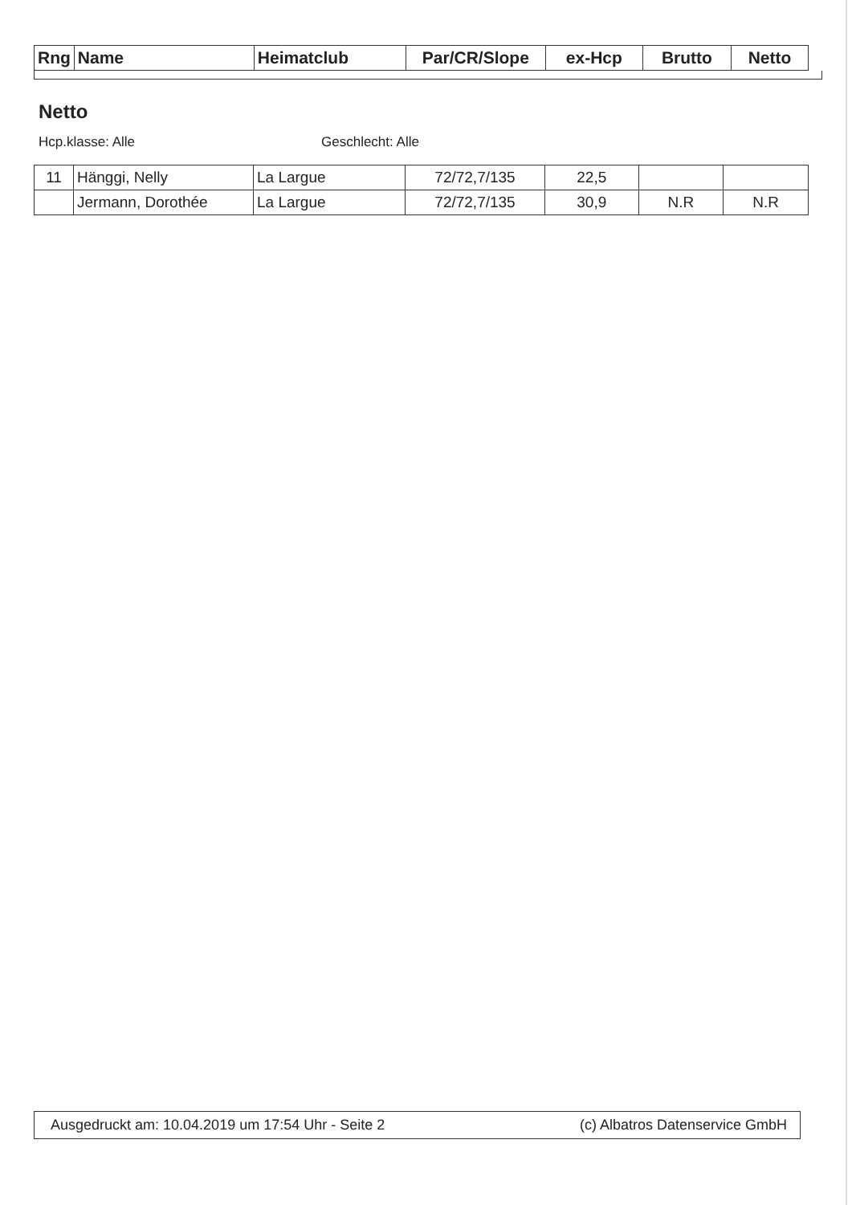| Rng | Name | Heimatclub | Par/CR/Slope | ex-Hcp | Brutto | Netto |
| --- | --- | --- | --- | --- | --- | --- |
Netto
Hcp.klasse: Alle Geschlecht: Alle
| 11 | Hänggi, Nelly | La Largue | 72/72,7/135 | 22,5 | | |
| | Jermann, Dorothée | La Largue | 72/72,7/135 | 30,9 | N.R | N.R |
Ausgedruckt am: 10.04.2019 um 17:54 Uhr - Seite 2 (c) Albatros Datenservice GmbH